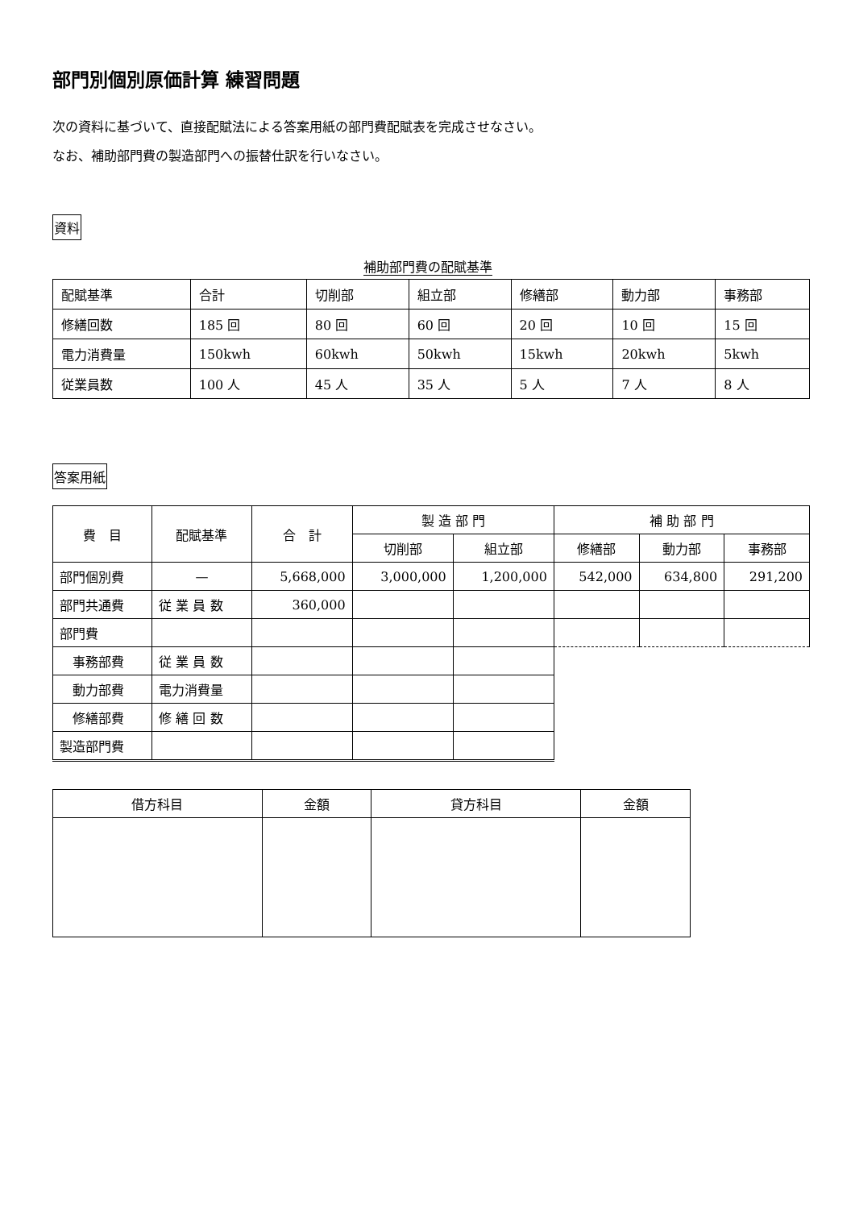部門別個別原価計算 練習問題
次の資料に基づいて、直接配賦法による答案用紙の部門費配賦表を完成させなさい。
なお、補助部門費の製造部門への振替仕訳を行いなさい。
資料
補助部門費の配賦基準
| 配賦基準 | 合計 | 切削部 | 組立部 | 修繕部 | 動力部 | 事務部 |
| 修繕回数 | 185 回 | 80 回 | 60 回 | 20 回 | 10 回 | 15 回 |
| 電力消費量 | 150kwh | 60kwh | 50kwh | 15kwh | 20kwh | 5kwh |
| 従業員数 | 100 人 | 45 人 | 35 人 | 5 人 | 7 人 | 8 人 |
答案用紙
| 費 目 | 配賦基準 | 合 計 | 製 造 部 門 | | 補 助 部 門 | | |
| --- | --- | --- | --- | --- | --- | --- | --- |
| | | | 切削部 | 組立部 | 修繕部 | 動力部 | 事務部 |
| 部門個別費 | — | 5,668,000 | 3,000,000 | 1,200,000 | 542,000 | 634,800 | 291,200 |
| 部門共通費 | 従 業 員 数 | 360,000 | | | | | |
| 部門費 | | | | | | | |
| 事務部費 | 従 業 員 数 | | | | | | |
| 動力部費 | 電力消費量 | | | | | | |
| 修繕部費 | 修 繕 回 数 | | | | | | |
| 製造部門費 | | | | | | | |
| 借方科目 | 金額 | 貸方科目 | 金額 |
| --- | --- | --- | --- |